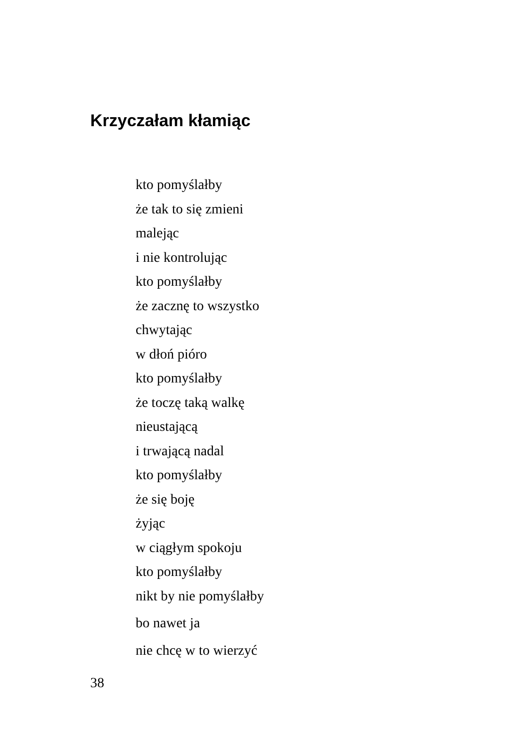Krzyczałam kłamiąc
kto pomyślałby
że tak to się zmieni
malejąc
i nie kontrolując
kto pomyślałby
że zacznę to wszystko
chwytając
w dłoń pióro
kto pomyślałby
że toczę taką walkę
nieustającą
i trwającą nadal
kto pomyślałby
że się boję
żyjąc
w ciągłym spokoju
kto pomyślałby
nikt by nie pomyślałby
bo nawet ja
nie chcę w to wierzyć
38